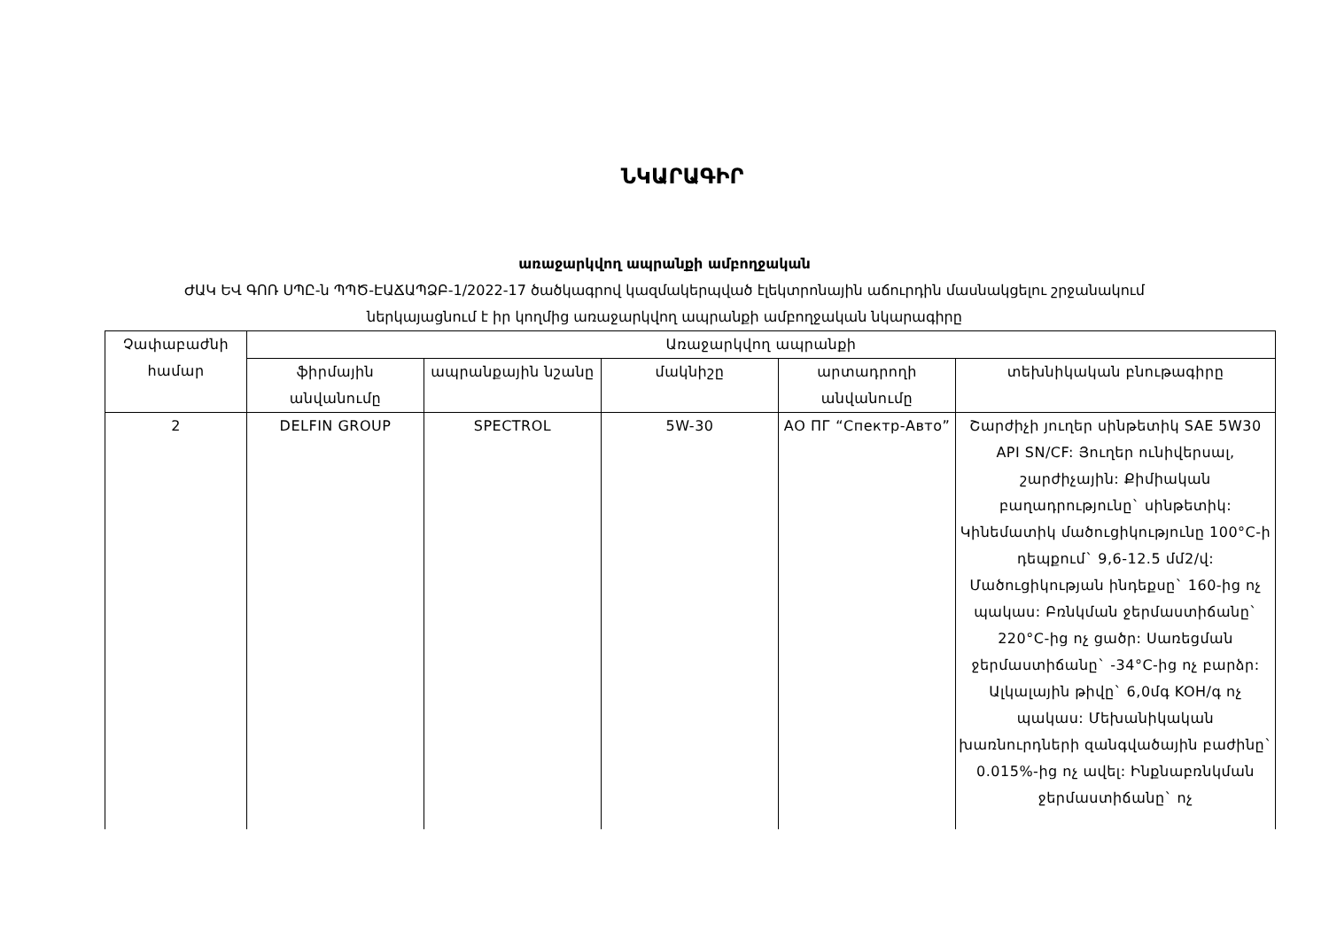ՆԿԱՐԱԳԻՐ
առաջարկվող ապրանքի ամբողջական
ԺԱԿ ԵՎ ԳՈՌ ՍՊԸ-ն ՊՊԾ-ԷԱՃԱՊՁԲ-1/2022-17 ծածկագրով կազմակերպված էլեկտրոնային աճուրդին մասնակցելու շրջանակում
ներկայացնում է իր կողմից առաջարկվող ապրանքի ամբողջական նկարագիրը
| Չափաբաժնի համար | Առաջարկվող ապրանքի | | | | |
| --- | --- | --- | --- | --- | --- |
| | ֆիրմային անվանումը | ապրանքային նշանը | մակնիշը | արտադրողի անվանումը | տեխնիկական բնութագիրը |
| 2 | DELFIN GROUP | SPECTROL | 5W-30 | АО ПГ “Спектр-Авто” | Շարժիչի յուղեր սինթետիկ SAE 5W30 API SN/CF: Յուղեր ունիվերսալ, շարժիչային: Քիմիական բաղադրությունը` սինթետիկ: Կինեմատիկ մածուցիկությունը 100°C-ի դեպքում` 9,6-12.5 մմ2/վ: Մածուցիկության ինդեքսը` 160-ից ոչ պակաս: Բռնկման ջերմաստիճանը` 220°C-ից ոչ ցածր: Սառեցման ջերմաստիճանը` -34°C-ից ոչ բարձր: Ալկալային թիվը` 6,0մգ KOH/գ ոչ պակաս: Մեխանիկական խառնուրդների զանգվածային բաժինը` 0.015%-ից ոչ ավել: Ինքնաբռնկման ջերմաստիճանը` ոչ |